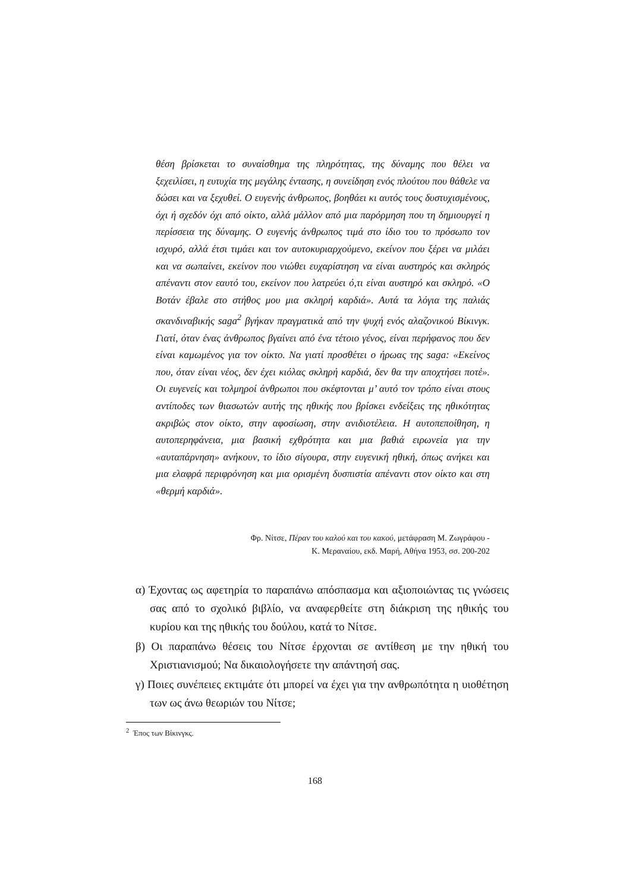θέση βρίσκεται το συναίσθημα της πληρότητας, της δύναμης που θέλει να ξεχειλίσει, η ευτυχία της μεγάλης έντασης, η συνείδηση ενός πλούτου που θάθελε να δώσει και να ξεχυθεί. Ο ευγενής άνθρωπος, βοηθάει κι αυτός τους δυστυχισμένους, όχι ή σχεδόν όχι από οίκτο, αλλά μάλλον από μια παρόρμηση που τη δημιουργεί η περίσσεια της δύναμης. Ο ευγενής άνθρωπος τιμά στο ίδιο του το πρόσωπο τον ισχυρό, αλλά έτσι τιμάει και τον αυτοκυριαρχούμενο, εκείνον που ξέρει να μιλάει και να σωπαίνει, εκείνον που νιώθει ευχαρίστηση να είναι αυστηρός και σκληρός απέναντι στον εαυτό του, εκείνον που λατρεύει ό,τι είναι αυστηρό και σκληρό. «Ο Βοτάν έβαλε στο στήθος μου μια σκληρή καρδιά». Αυτά τα λόγια της παλιάς σκανδιναβικής saga<sup>2</sup> βγήκαν πραγματικά από την ψυχή ενός αλαζονικού Βίκινγκ. Γιατί, όταν ένας άνθρωπος βγαίνει από ένα τέτοιο γένος, είναι περήφανος που δεν είναι καμωμένος για τον οίκτο. Να γιατί προσθέτει ο ήρωας της saga: «Εκείνος που, όταν είναι νέος, δεν έχει κιόλας σκληρή καρδιά, δεν θα την αποχτήσει ποτέ». Οι ευγενείς και τολμηροί άνθρωποι που σκέφτονται μ’ αυτό τον τρόπο είναι στους αντίποδες των θιασωτών αυτής της ηθικής που βρίσκει ενδείξεις της ηθικότητας ακριβώς στον οίκτο, στην αφοσίωση, στην ανιδιοτέλεια. Η αυτοπεποίθηση, η αυτοπερηφάνεια, μια βασική εχθρότητα και μια βαθιά ειρωνεία για την «αυταπάρνηση» ανήκουν, το ίδιο σίγουρα, στην ευγενική ηθική, όπως ανήκει και μια ελαφρά περιφρόνηση και μια ορισμένη δυσπιστία απέναντι στον οίκτο και στη «θερμή καρδιά».
Φρ. Νίτσε, Πέραν του καλού και του κακού, μετάφραση Μ. Ζωγράφου -
Κ. Μεραναίου, εκδ. Μαρή, Αθήνα 1953, σσ. 200-202
α) Έχοντας ως αφετηρία το παραπάνω απόσπασμα και αξιοποιώντας τις γνώσεις σας από το σχολικό βιβλίο, να αναφερθείτε στη διάκριση της ηθικής του κυρίου και της ηθικής του δούλου, κατά το Νίτσε.
β) Οι παραπάνω θέσεις του Νίτσε έρχονται σε αντίθεση με την ηθική του Χριστιανισμού; Να δικαιολογήσετε την απάντησή σας.
γ) Ποιες συνέπειες εκτιμάτε ότι μπορεί να έχει για την ανθρωπότητα η υιοθέτηση των ως άνω θεωριών του Νίτσε;
<sup>2</sup> Έπος των Βίκινγκς.
168